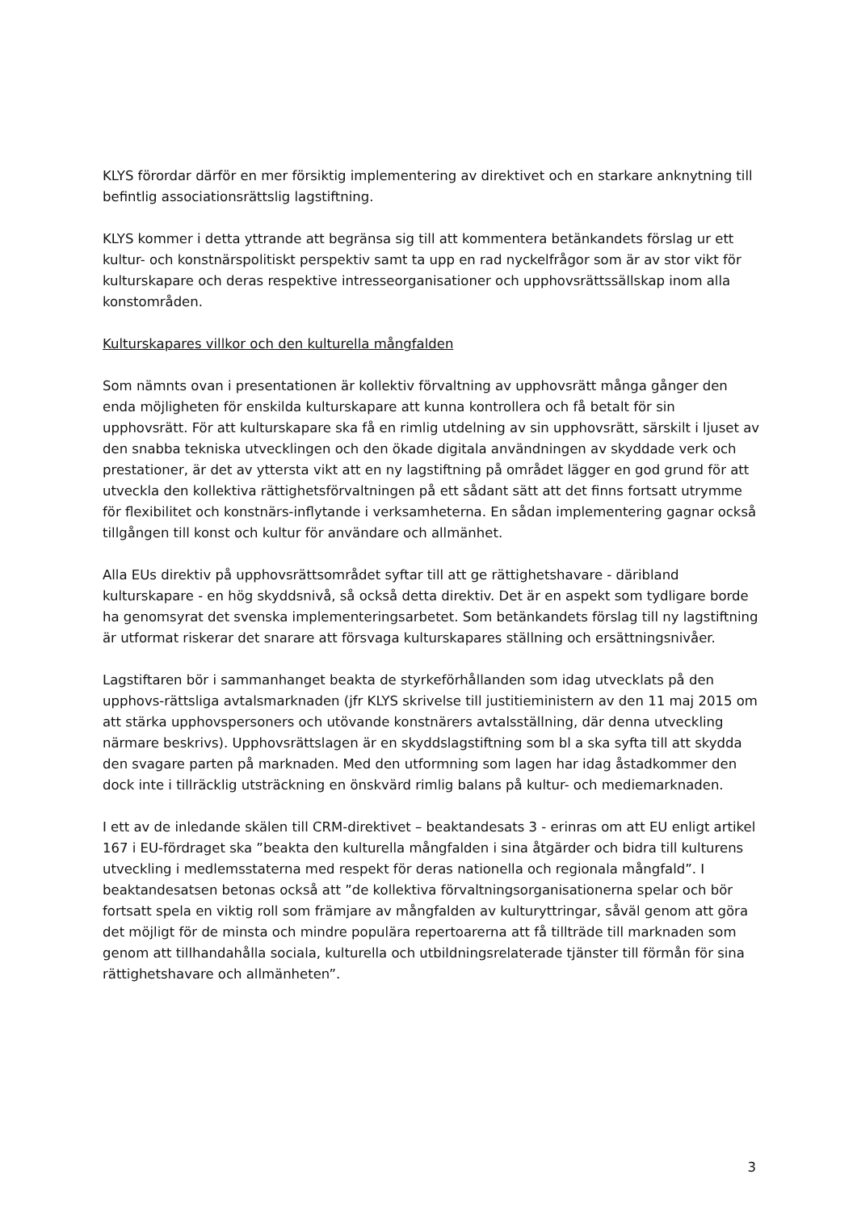KLYS förordar därför en mer försiktig implementering av direktivet och en starkare anknytning till befintlig associationsrättslig lagstiftning.
KLYS kommer i detta yttrande att begränsa sig till att kommentera betänkandets förslag ur ett kultur- och konstnärspolitiskt perspektiv samt ta upp en rad nyckelfrågor som är av stor vikt för kulturskapare och deras respektive intresseorganisationer och upphovsrättssällskap inom alla konstområden.
Kulturskapares villkor och den kulturella mångfalden
Som nämnts ovan i presentationen är kollektiv förvaltning av upphovsrätt många gånger den enda möjligheten för enskilda kulturskapare att kunna kontrollera och få betalt för sin upphovsrätt. För att kulturskapare ska få en rimlig utdelning av sin upphovsrätt, särskilt i ljuset av den snabba tekniska utvecklingen och den ökade digitala användningen av skyddade verk och prestationer, är det av yttersta vikt att en ny lagstiftning på området lägger en god grund för att utveckla den kollektiva rättighetsförvaltningen på ett sådant sätt att det finns fortsatt utrymme för flexibilitet och konstnärs-inflytande i verksamheterna. En sådan implementering gagnar också tillgången till konst och kultur för användare och allmänhet.
Alla EUs direktiv på upphovsrättsområdet syftar till att ge rättighetshavare - däribland kulturskapare - en hög skyddsnivå, så också detta direktiv. Det är en aspekt som tydligare borde ha genomsyrat det svenska implementeringsarbetet. Som betänkandets förslag till ny lagstiftning är utformat riskerar det snarare att försvaga kulturskapares ställning och ersättningsnivåer.
Lagstiftaren bör i sammanhanget beakta de styrkeförhållanden som idag utvecklats på den upphovs-rättsliga avtalsmarknaden (jfr KLYS skrivelse till justitieministern av den 11 maj 2015 om att stärka upphovspersoners och utövande konstnärers avtalsställning, där denna utveckling närmare beskrivs). Upphovsrättslagen är en skyddslagstiftning som bl a ska syfta till att skydda den svagare parten på marknaden. Med den utformning som lagen har idag åstadkommer den dock inte i tillräcklig utsträckning en önskvärd rimlig balans på kultur- och mediemarknaden.
I ett av de inledande skälen till CRM-direktivet – beaktandesats 3 - erinras om att EU enligt artikel 167 i EU-fördraget ska ”beakta den kulturella mångfalden i sina åtgärder och bidra till kulturens utveckling i medlemsstaterna med respekt för deras nationella och regionala mångfald”. I beaktandesatsen betonas också att ”de kollektiva förvaltningsorganisationerna spelar och bör fortsatt spela en viktig roll som främjare av mångfalden av kulturyttringar, såväl genom att göra det möjligt för de minsta och mindre populära repertoarerna att få tillträde till marknaden som genom att tillhandahålla sociala, kulturella och utbildningsrelaterade tjänster till förmån för sina rättighetshavare och allmänheten”.
3